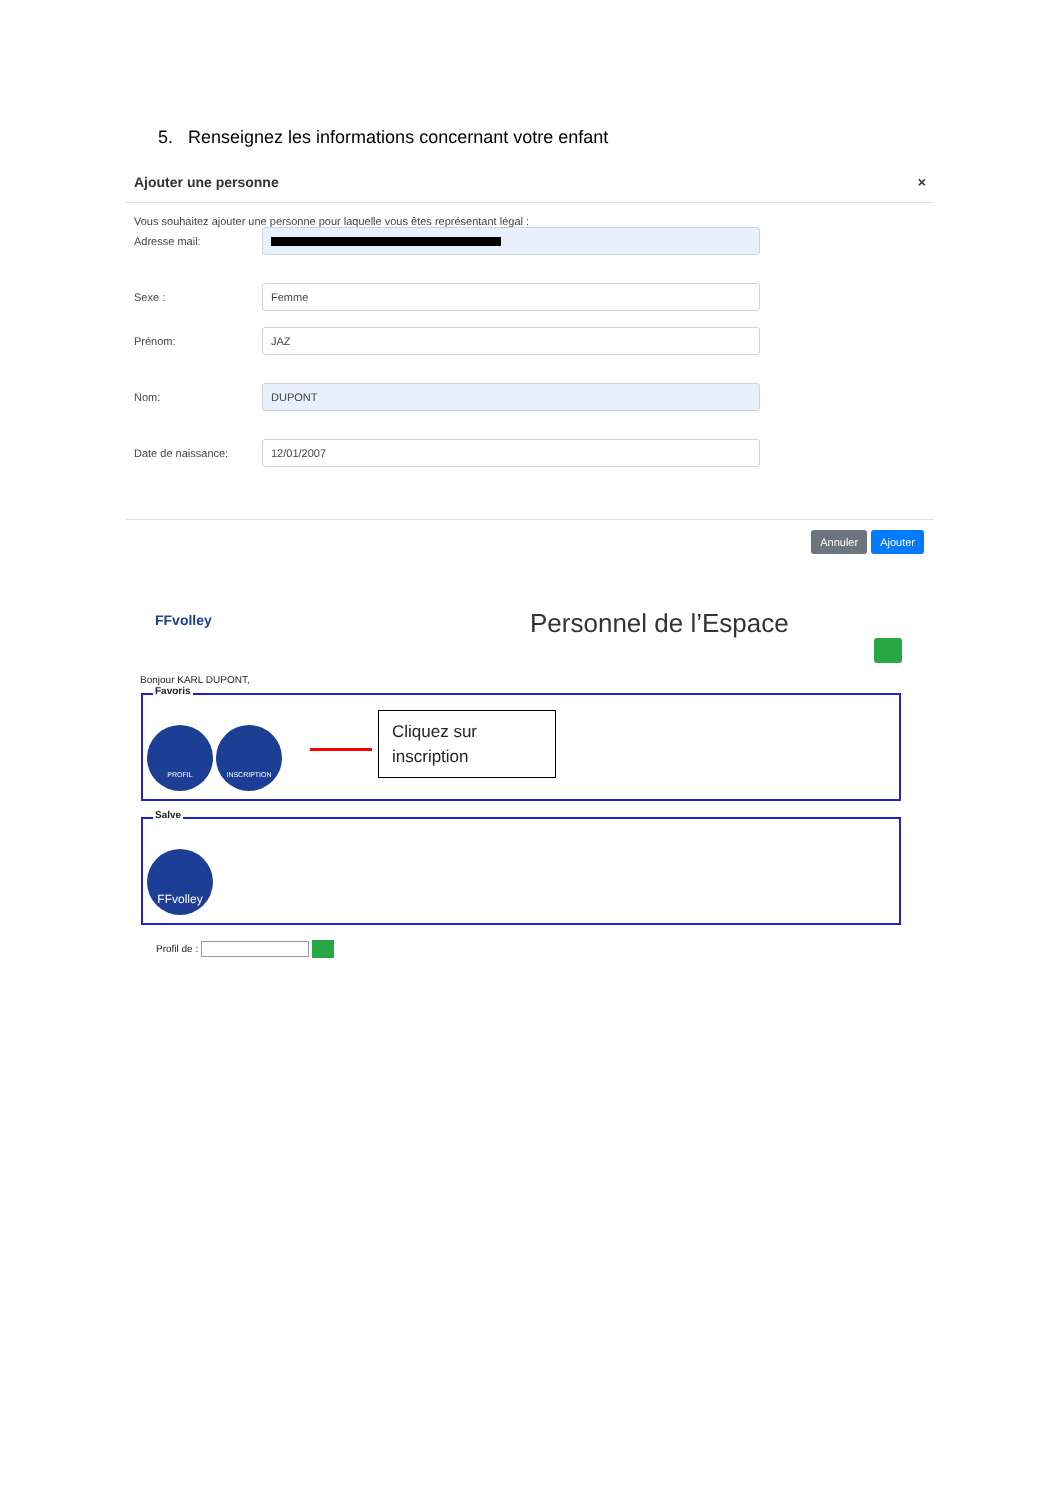5. Renseignez les informations concernant votre enfant
Ajouter une personne ×
Vous souhaitez ajouter une personne pour laquelle vous êtes représentant légal :
Adresse mail:
Sexe :
Femme
Prénom:
JAZ
Nom:
DUPONT
Date de naissance:
12/01/2007
Annuler Ajouter
FFvolley Personnel de l’Espace
Bonjour KARL DUPONT,
Favoris
PROFIL INSCRIPTION
Cliquez sur inscription
Salve
FFvolley
Profil de :